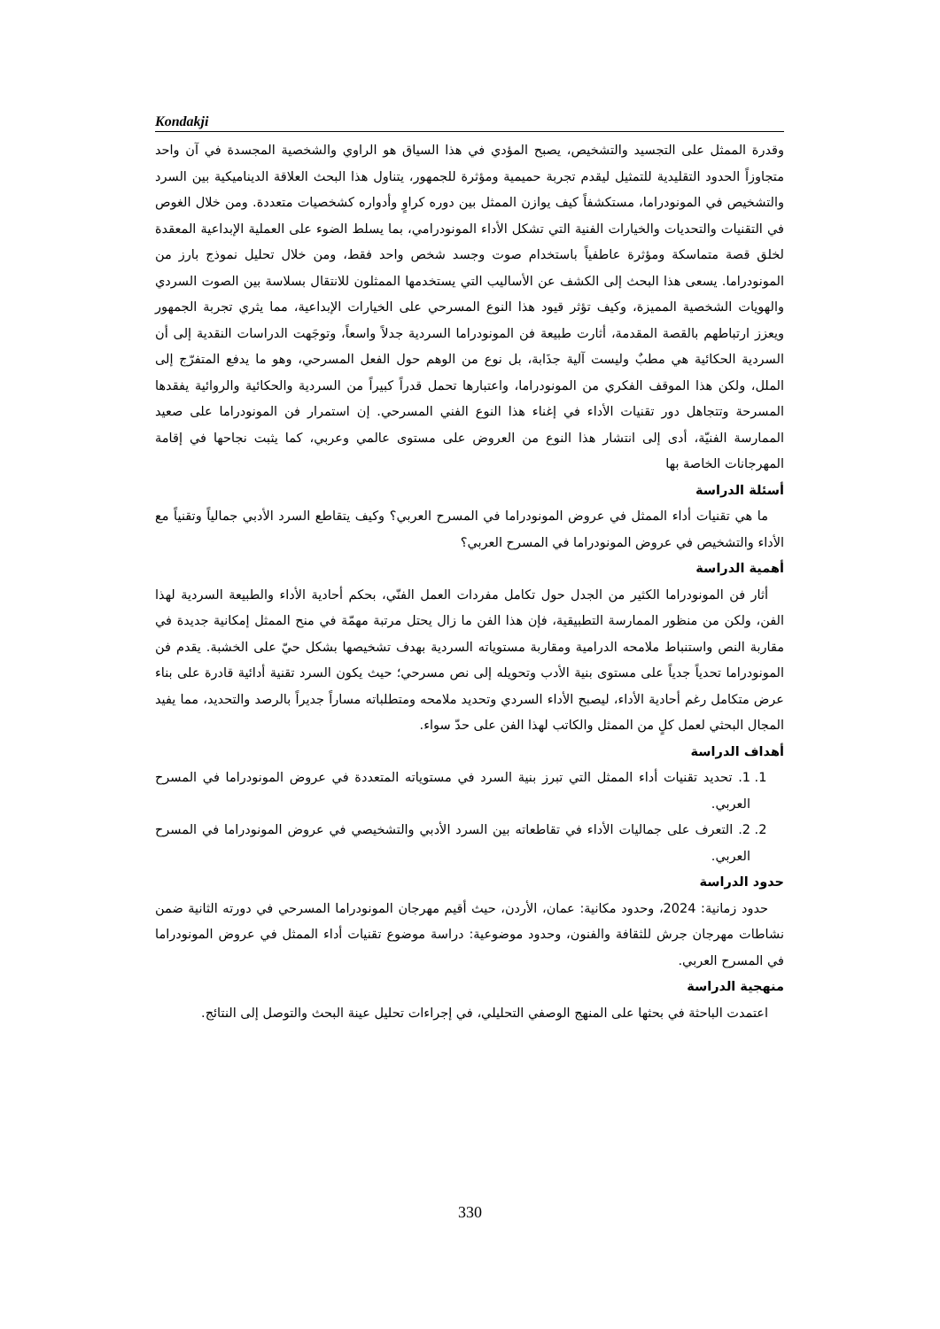Kondakji
وقدرة الممثل على التجسيد والتشخيص، يصبح المؤدي في هذا السياق هو الراوي والشخصية المجسدة في آن واحد متجاوزاً الحدود التقليدية للتمثيل ليقدم تجربة حميمية ومؤثرة للجمهور، يتناول هذا البحث العلاقة الديناميكية بين السرد والتشخيص في المونودراما، مستكشفاً كيف يوازن الممثل بين دوره كراوٍ وأدواره كشخصيات متعددة. ومن خلال الغوص في التقنيات والتحديات والخيارات الفنية التي تشكل الأداء المونودرامي، بما يسلط الضوء على العملية الإبداعية المعقدة لخلق قصة متماسكة ومؤثرة عاطفياً باستخدام صوت وجسد شخص واحد فقط، ومن خلال تحليل نموذج بارز من المونودراما. يسعى هذا البحث إلى الكشف عن الأساليب التي يستخدمها الممثلون للانتقال بسلاسة بين الصوت السردي والهويات الشخصية المميزة، وكيف تؤثر قيود هذا النوع المسرحي على الخيارات الإبداعية، مما يثري تجربة الجمهور ويعزز ارتباطهم بالقصة المقدمة، أثارت طبيعة فن المونودراما السردية جدلاً واسعاً، وتوجَهت الدراسات النقدية إلى أن السردية الحكائية هي مطبٌ وليست آلية جذَابة، بل نوع من الوهم حول الفعل المسرحي، وهو ما يدفع المتفرّج إلى الملل، ولكن هذا الموقف الفكري من المونودراما، واعتبارها تحمل قدراً كبيراً من السردية والحكائية والروائية يفقدها المسرحة وتتجاهل دور تقنيات الأداء في إغناء هذا النوع الفني المسرحي. إن استمرار فن المونودراما على صعيد الممارسة الفنيّة، أدى إلى انتشار هذا النوع من العروض على مستوى عالمي وعربي، كما يثبت نجاحها في إقامة المهرجانات الخاصة بها
أسئلة الدراسة
ما هي تقنيات أداء الممثل في عروض المونودراما في المسرح العربي؟ وكيف يتقاطع السرد الأدبي جمالياً وتقنياً مع الأداء والتشخيص في عروض المونودراما في المسرح العربي؟
أهمية الدراسة
أثار فن المونودراما الكثير من الجدل حول تكامل مفردات العمل الفنّي، بحكم أحادية الأداء والطبيعة السردية لهذا الفن، ولكن من منظور الممارسة التطبيقية، فإن هذا الفن ما زال يحتل مرتبة مهمّة في منح الممثل إمكانية جديدة في مقاربة النص واستنباط ملامحه الدرامية ومقاربة مستوياته السردية بهدف تشخيصها بشكل حيّ على الخشبة. يقدم فن المونودراما تحدياً جدياً على مستوى بنية الأدب وتحويله إلى نص مسرحي؛ حيث يكون السرد تقنية أدائية قادرة على بناء عرض متكامل رغم أحادية الأداء، ليصبح الأداء السردي وتحديد ملامحه ومتطلباته مساراً جديراً بالرصد والتحديد، مما يفيد المجال البحثي لعمل كلٍ من الممثل والكاتب لهذا الفن على حدّ سواء.
أهداف الدراسة
1. 1. تحديد تقنيات أداء الممثل التي تبرز بنية السرد في مستوياته المتعددة في عروض المونودراما في المسرح العربي.
2. 2. التعرف على جماليات الأداء في تقاطعاته بين السرد الأدبي والتشخيصي في عروض المونودراما في المسرح العربي.
حدود الدراسة
حدود زمانية: 2024، وحدود مكانية: عمان، الأردن، حيث أقيم مهرجان المونودراما المسرحي في دورته الثانية ضمن نشاطات مهرجان جرش للثقافة والفنون، وحدود موضوعية: دراسة موضوع تقنيات أداء الممثل في عروض المونودراما في المسرح العربي.
منهجية الدراسة
اعتمدت الباحثة في بحثها على المنهج الوصفي التحليلي، في إجراءات تحليل عينة البحث والتوصل إلى النتائج.
330